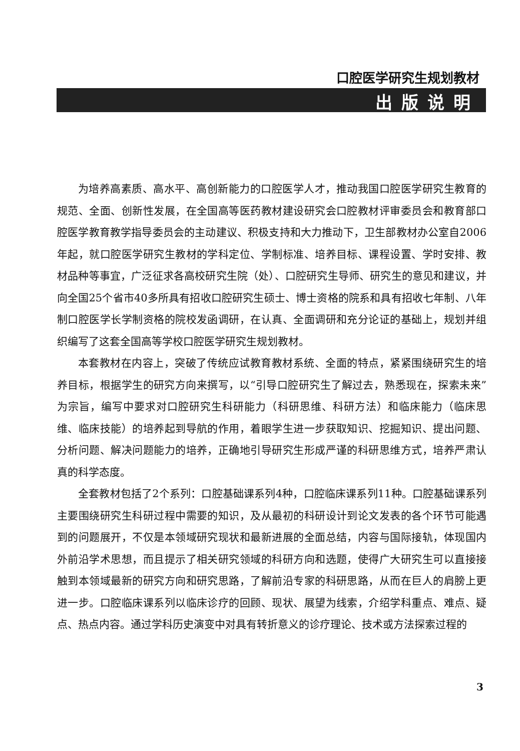口腔医学研究生规划教材
出版说明
为培养高素质、高水平、高创新能力的口腔医学人才，推动我国口腔医学研究生教育的规范、全面、创新性发展，在全国高等医药教材建设研究会口腔教材评审委员会和教育部口腔医学教育教学指导委员会的主动建议、积极支持和大力推动下，卫生部教材办公室自2006年起，就口腔医学研究生教材的学科定位、学制标准、培养目标、课程设置、学时安排、教材品种等事宜，广泛征求各高校研究生院（处）、口腔研究生导师、研究生的意见和建议，并向全国25个省市40多所具有招收口腔研究生硕士、博士资格的院系和具有招收七年制、八年制口腔医学长学制资格的院校发函调研，在认真、全面调研和充分论证的基础上，规划并组织编写了这套全国高等学校口腔医学研究生规划教材。
本套教材在内容上，突破了传统应试教育教材系统、全面的特点，紧紧围绕研究生的培养目标，根据学生的研究方向来撰写，以“引导口腔研究生了解过去，熟悉现在，探索未来”为宗旨，编写中要求对口腔研究生科研能力（科研思维、科研方法）和临床能力（临床思维、临床技能）的培养起到导航的作用，着眼学生进一步获取知识、挖掘知识、提出问题、分析问题、解决问题能力的培养，正确地引导研究生形成严谨的科研思维方式，培养严肃认真的科学态度。
全套教材包括了2个系列：口腔基础课系列4种，口腔临床课系列11种。口腔基础课系列主要围绕研究生科研过程中需要的知识，及从最初的科研设计到论文发表的各个环节可能遇到的问题展开，不仅是本领域研究现状和最新进展的全面总结，内容与国际接轨，体现国内外前沿学术思想，而且提示了相关研究领域的科研方向和选题，使得广大研究生可以直接接触到本领域最新的研究方向和研究思路，了解前沿专家的科研思路，从而在巨人的肩膀上更进一步。口腔临床课系列以临床诊疗的回顾、现状、展望为线索，介绍学科重点、难点、疑点、热点内容。通过学科历史演变中对具有转折意义的诊疗理论、技术或方法探索过程的
3